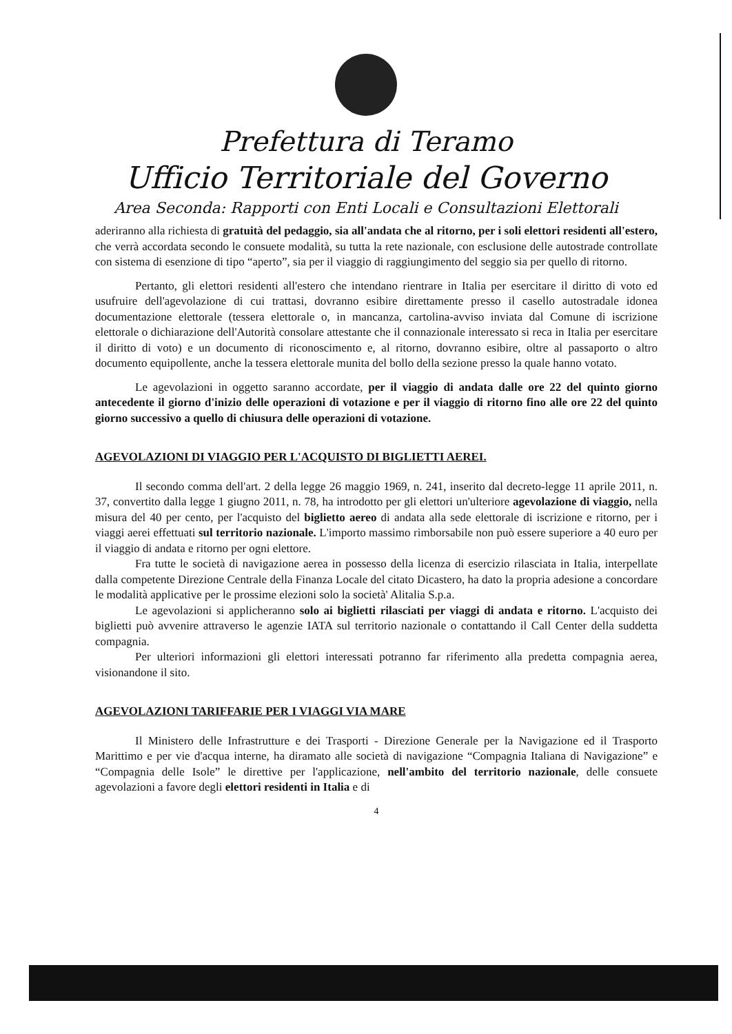Prefettura di Teramo
Ufficio Territoriale del Governo
Area Seconda: Rapporti con Enti Locali e Consultazioni Elettorali
aderiranno alla richiesta di gratuità del pedaggio, sia all'andata che al ritorno, per i soli elettori residenti all'estero, che verrà accordata secondo le consuete modalità, su tutta la rete nazionale, con esclusione delle autostrade controllate con sistema di esenzione di tipo “aperto”, sia per il viaggio di raggiungimento del seggio sia per quello di ritorno.
Pertanto, gli elettori residenti all'estero che intendano rientrare in Italia per esercitare il diritto di voto ed usufruire dell'agevolazione di cui trattasi, dovranno esibire direttamente presso il casello autostradale idonea documentazione elettorale (tessera elettorale o, in mancanza, cartolina-avviso inviata dal Comune di iscrizione elettorale o dichiarazione dell'Autorità consolare attestante che il connazionale interessato si reca in Italia per esercitare il diritto di voto) e un documento di riconoscimento e, al ritorno, dovranno esibire, oltre al passaporto o altro documento equipollente, anche la tessera elettorale munita del bollo della sezione presso la quale hanno votato.
Le agevolazioni in oggetto saranno accordate, per il viaggio di andata dalle ore 22 del quinto giorno antecedente il giorno d'inizio delle operazioni di votazione e per il viaggio di ritorno fino alle ore 22 del quinto giorno successivo a quello di chiusura delle operazioni di votazione.
AGEVOLAZIONI DI VIAGGIO PER L'ACQUISTO DI BIGLIETTI AEREI.
Il secondo comma dell'art. 2 della legge 26 maggio 1969, n. 241, inserito dal decreto-legge 11 aprile 2011, n. 37, convertito dalla legge 1 giugno 2011, n. 78, ha introdotto per gli elettori un'ulteriore agevolazione di viaggio, nella misura del 40 per cento, per l'acquisto del biglietto aereo di andata alla sede elettorale di iscrizione e ritorno, per i viaggi aerei effettuati sul territorio nazionale. L'importo massimo rimborsabile non può essere superiore a 40 euro per il viaggio di andata e ritorno per ogni elettore.
Fra tutte le società di navigazione aerea in possesso della licenza di esercizio rilasciata in Italia, interpellate dalla competente Direzione Centrale della Finanza Locale del citato Dicastero, ha dato la propria adesione a concordare le modalità applicative per le prossime elezioni solo la società' Alitalia S.p.a.
Le agevolazioni si applicheranno solo ai biglietti rilasciati per viaggi di andata e ritorno. L'acquisto dei biglietti può avvenire attraverso le agenzie IATA sul territorio nazionale o contattando il Call Center della suddetta compagnia.
Per ulteriori informazioni gli elettori interessati potranno far riferimento alla predetta compagnia aerea, visionandone il sito.
AGEVOLAZIONI TARIFFARIE PER I VIAGGI VIA MARE
Il Ministero delle Infrastrutture e dei Trasporti - Direzione Generale per la Navigazione ed il Trasporto Marittimo e per vie d'acqua interne, ha diramato alle società di navigazione “Compagnia Italiana di Navigazione” e “Compagnia delle Isole” le direttive per l'applicazione, nell'ambito del territorio nazionale, delle consuete agevolazioni a favore degli elettori residenti in Italia e di
4